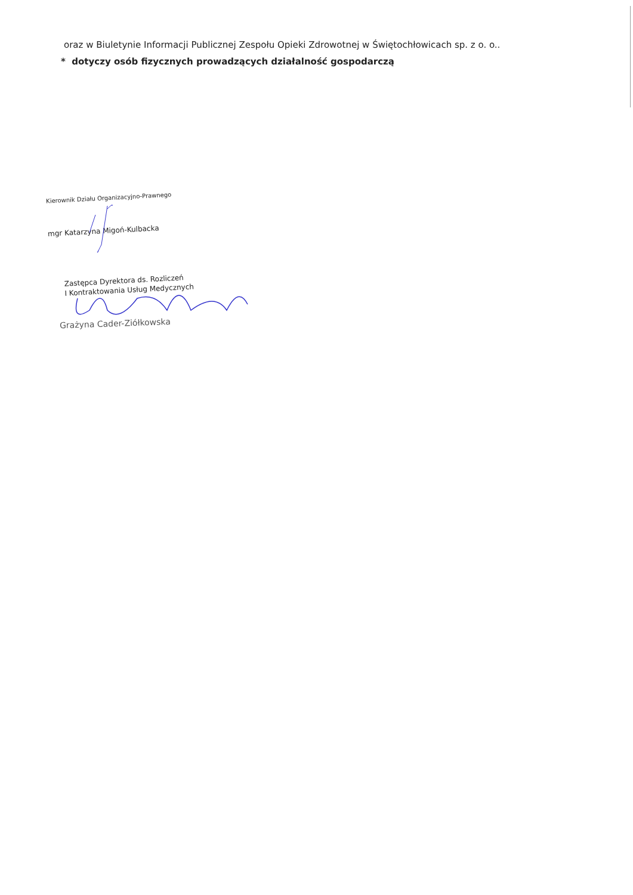oraz w Biuletynie Informacji Publicznej Zespołu Opieki Zdrowotnej w Świętochłowicach sp. z o. o..
* dotyczy osób fizycznych prowadzących działalność gospodarczą
Kierownik Działu Organizacyjno-Prawnego
mgr Katarzyna Migoń-Kulbacka
Zastępca Dyrektora ds. Rozliczeń
I Kontraktowania Usług Medycznych
Grażyna Cader-Ziółkowska